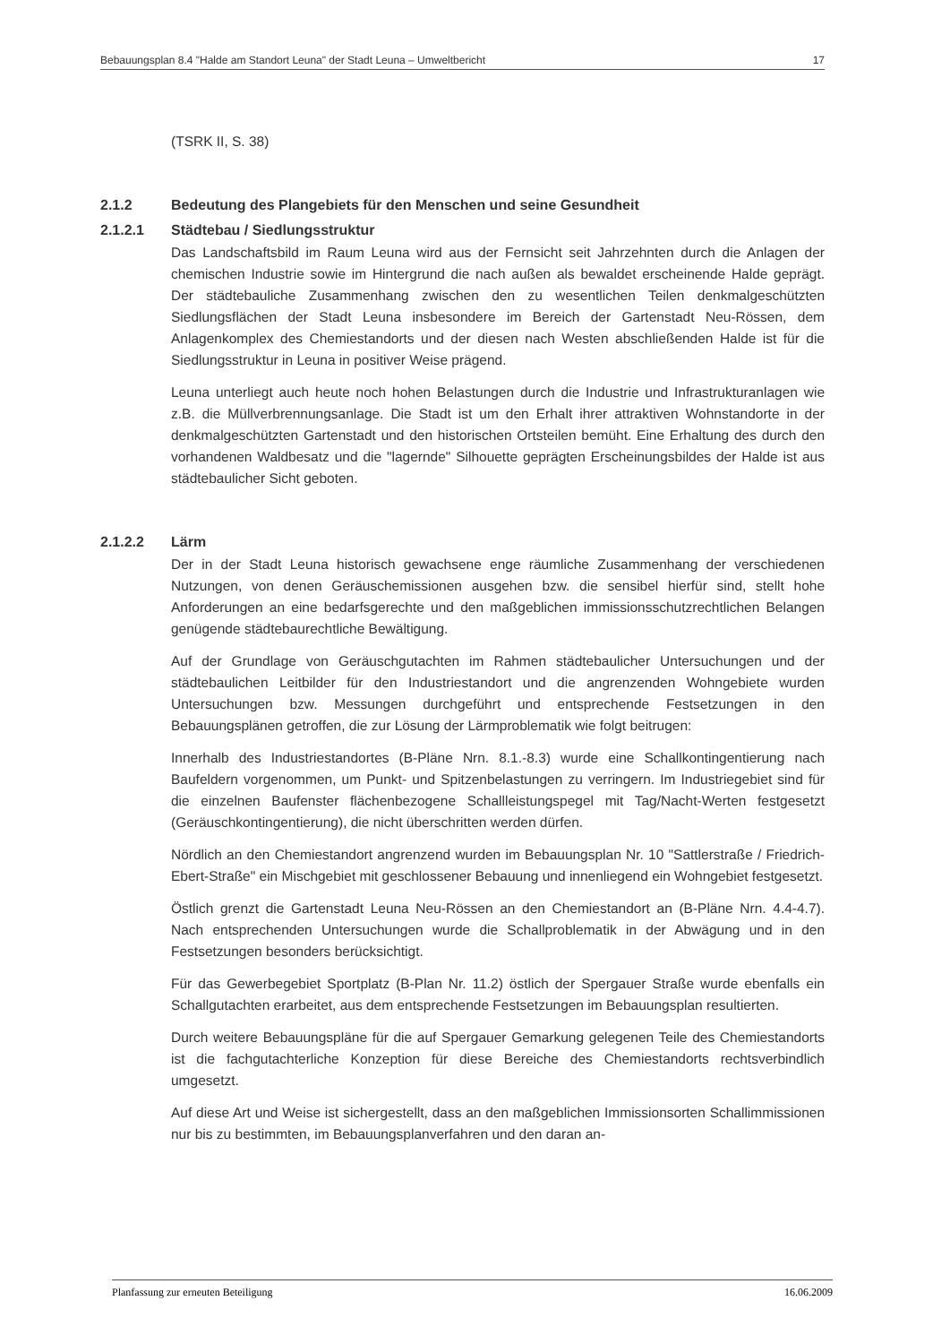Bebauungsplan 8.4 "Halde am Standort Leuna" der Stadt Leuna – Umweltbericht 17
(TSRK II, S. 38)
2.1.2 Bedeutung des Plangebiets für den Menschen und seine Gesundheit
2.1.2.1 Städtebau / Siedlungsstruktur
Das Landschaftsbild im Raum Leuna wird aus der Fernsicht seit Jahrzehnten durch die Anlagen der chemischen Industrie sowie im Hintergrund die nach außen als bewaldet erscheinende Halde geprägt. Der städtebauliche Zusammenhang zwischen den zu wesentlichen Teilen denkmalgeschützten Siedlungsflächen der Stadt Leuna insbesondere im Bereich der Gartenstadt Neu-Rössen, dem Anlagenkomplex des Chemiestandorts und der diesen nach Westen abschließenden Halde ist für die Siedlungsstruktur in Leuna in positiver Weise prägend.
Leuna unterliegt auch heute noch hohen Belastungen durch die Industrie und Infrastrukturanlagen wie z.B. die Müllverbrennungsanlage. Die Stadt ist um den Erhalt ihrer attraktiven Wohnstandorte in der denkmalgeschützten Gartenstadt und den historischen Ortsteilen bemüht. Eine Erhaltung des durch den vorhandenen Waldbesatz und die "lagernde" Silhouette geprägten Erscheinungsbildes der Halde ist aus städtebaulicher Sicht geboten.
2.1.2.2 Lärm
Der in der Stadt Leuna historisch gewachsene enge räumliche Zusammenhang der verschiedenen Nutzungen, von denen Geräuschemissionen ausgehen bzw. die sensibel hierfür sind, stellt hohe Anforderungen an eine bedarfsgerechte und den maßgeblichen immissionsschutzrechtlichen Belangen genügende städtebaurechtliche Bewältigung.
Auf der Grundlage von Geräuschgutachten im Rahmen städtebaulicher Untersuchungen und der städtebaulichen Leitbilder für den Industriestandort und die angrenzenden Wohngebiete wurden Untersuchungen bzw. Messungen durchgeführt und entsprechende Festsetzungen in den Bebauungsplänen getroffen, die zur Lösung der Lärmproblematik wie folgt beitrugen:
Innerhalb des Industriestandortes (B-Pläne Nrn. 8.1.-8.3) wurde eine Schallkontingentierung nach Baufeldern vorgenommen, um Punkt- und Spitzenbelastungen zu verringern. Im Industriegebiet sind für die einzelnen Baufenster flächenbezogene Schallleistungspegel mit Tag/Nacht-Werten festgesetzt (Geräuschkontingentierung), die nicht überschritten werden dürfen.
Nördlich an den Chemiestandort angrenzend wurden im Bebauungsplan Nr. 10 "Sattlerstraße / Friedrich-Ebert-Straße" ein Mischgebiet mit geschlossener Bebauung und innenliegend ein Wohngebiet festgesetzt.
Östlich grenzt die Gartenstadt Leuna Neu-Rössen an den Chemiestandort an (B-Pläne Nrn. 4.4-4.7). Nach entsprechenden Untersuchungen wurde die Schallproblematik in der Abwägung und in den Festsetzungen besonders berücksichtigt.
Für das Gewerbegebiet Sportplatz (B-Plan Nr. 11.2) östlich der Spergauer Straße wurde ebenfalls ein Schallgutachten erarbeitet, aus dem entsprechende Festsetzungen im Bebauungsplan resultierten.
Durch weitere Bebauungspläne für die auf Spergauer Gemarkung gelegenen Teile des Chemiestandorts ist die fachgutachterliche Konzeption für diese Bereiche des Chemiestandorts rechtsverbindlich umgesetzt.
Auf diese Art und Weise ist sichergestellt, dass an den maßgeblichen Immissionsorten Schallimmissionen nur bis zu bestimmten, im Bebauungsplanverfahren und den daran an-
Planfassung zur erneuten Beteiligung 16.06.2009